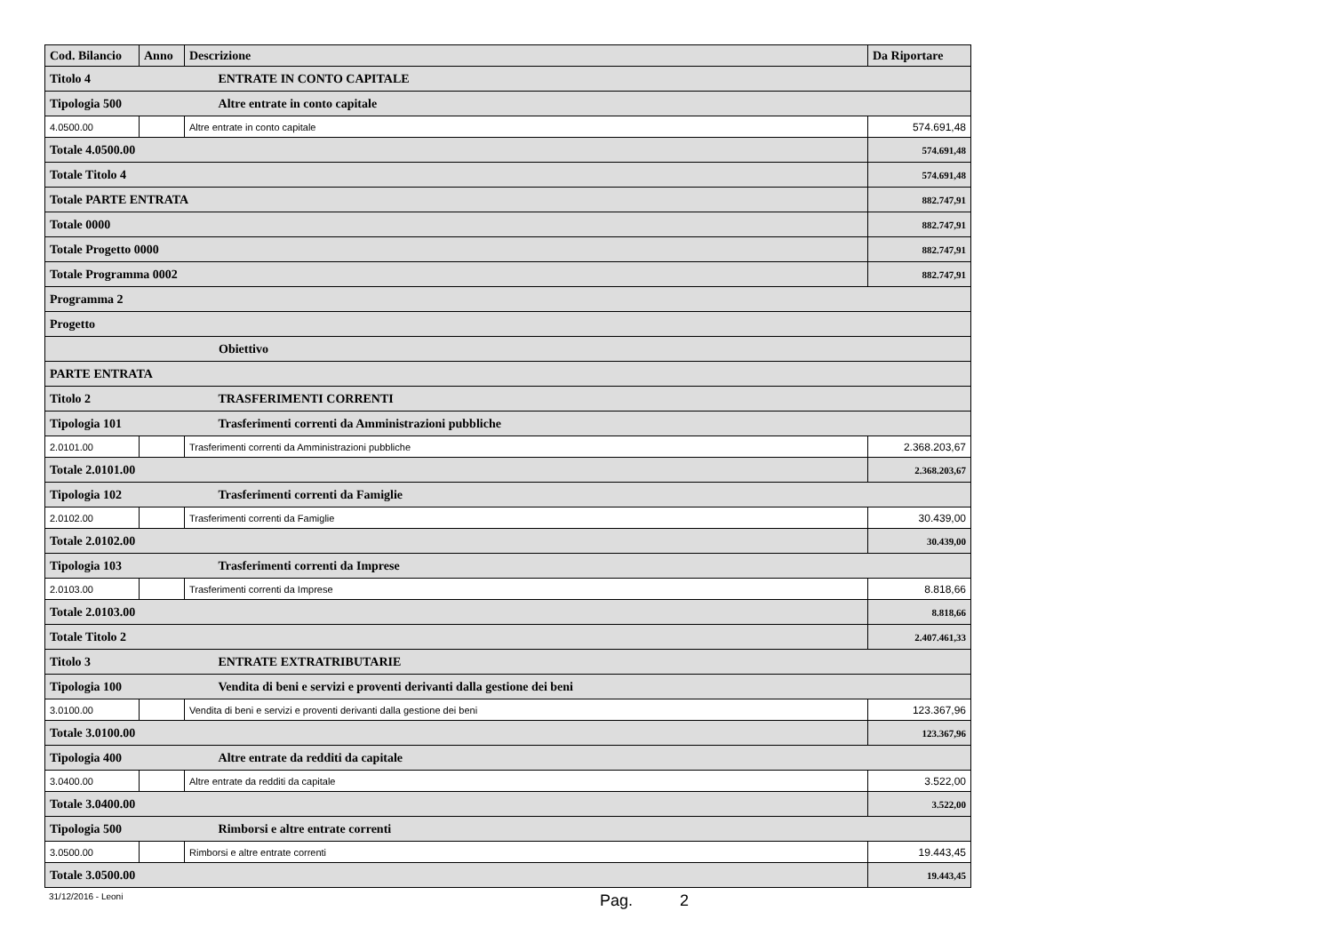| Cod. Bilancio | Anno | Descrizione | Da Riportare |
| --- | --- | --- | --- |
| Titolo 4 ENTRATE IN CONTO CAPITALE | | | |
| Tipologia 500 Altre entrate in conto capitale | | | |
| 4.0500.00 | | Altre entrate in conto capitale | 574.691,48 |
| Totale 4.0500.00 | | | 574.691,48 |
| Totale Titolo 4 | | | 574.691,48 |
| Totale PARTE ENTRATA | | | 882.747,91 |
| Totale 0000 | | | 882.747,91 |
| Totale Progetto 0000 | | | 882.747,91 |
| Totale Programma 0002 | | | 882.747,91 |
| Programma 2 | | | |
| Progetto | | | |
| Obiettivo | | | |
| PARTE ENTRATA | | | |
| Titolo 2 TRASFERIMENTI CORRENTI | | | |
| Tipologia 101 Trasferimenti correnti da Amministrazioni pubbliche | | | |
| 2.0101.00 | | Trasferimenti correnti da Amministrazioni pubbliche | 2.368.203,67 |
| Totale 2.0101.00 | | | 2.368.203,67 |
| Tipologia 102 Trasferimenti correnti da Famiglie | | | |
| 2.0102.00 | | Trasferimenti correnti da Famiglie | 30.439,00 |
| Totale 2.0102.00 | | | 30.439,00 |
| Tipologia 103 Trasferimenti correnti da Imprese | | | |
| 2.0103.00 | | Trasferimenti correnti da Imprese | 8.818,66 |
| Totale 2.0103.00 | | | 8.818,66 |
| Totale Titolo 2 | | | 2.407.461,33 |
| Titolo 3 ENTRATE EXTRATRIBUTARIE | | | |
| Tipologia 100 Vendita di beni e servizi e proventi derivanti dalla gestione dei beni | | | |
| 3.0100.00 | | Vendita di beni e servizi e proventi derivanti dalla gestione dei beni | 123.367,96 |
| Totale 3.0100.00 | | | 123.367,96 |
| Tipologia 400 Altre entrate da redditi da capitale | | | |
| 3.0400.00 | | Altre entrate da redditi da capitale | 3.522,00 |
| Totale 3.0400.00 | | | 3.522,00 |
| Tipologia 500 Rimborsi e altre entrate correnti | | | |
| 3.0500.00 | | Rimborsi e altre entrate correnti | 19.443,45 |
| Totale 3.0500.00 | | | 19.443,45 |
31/12/2016 - Leoni Pag. 2